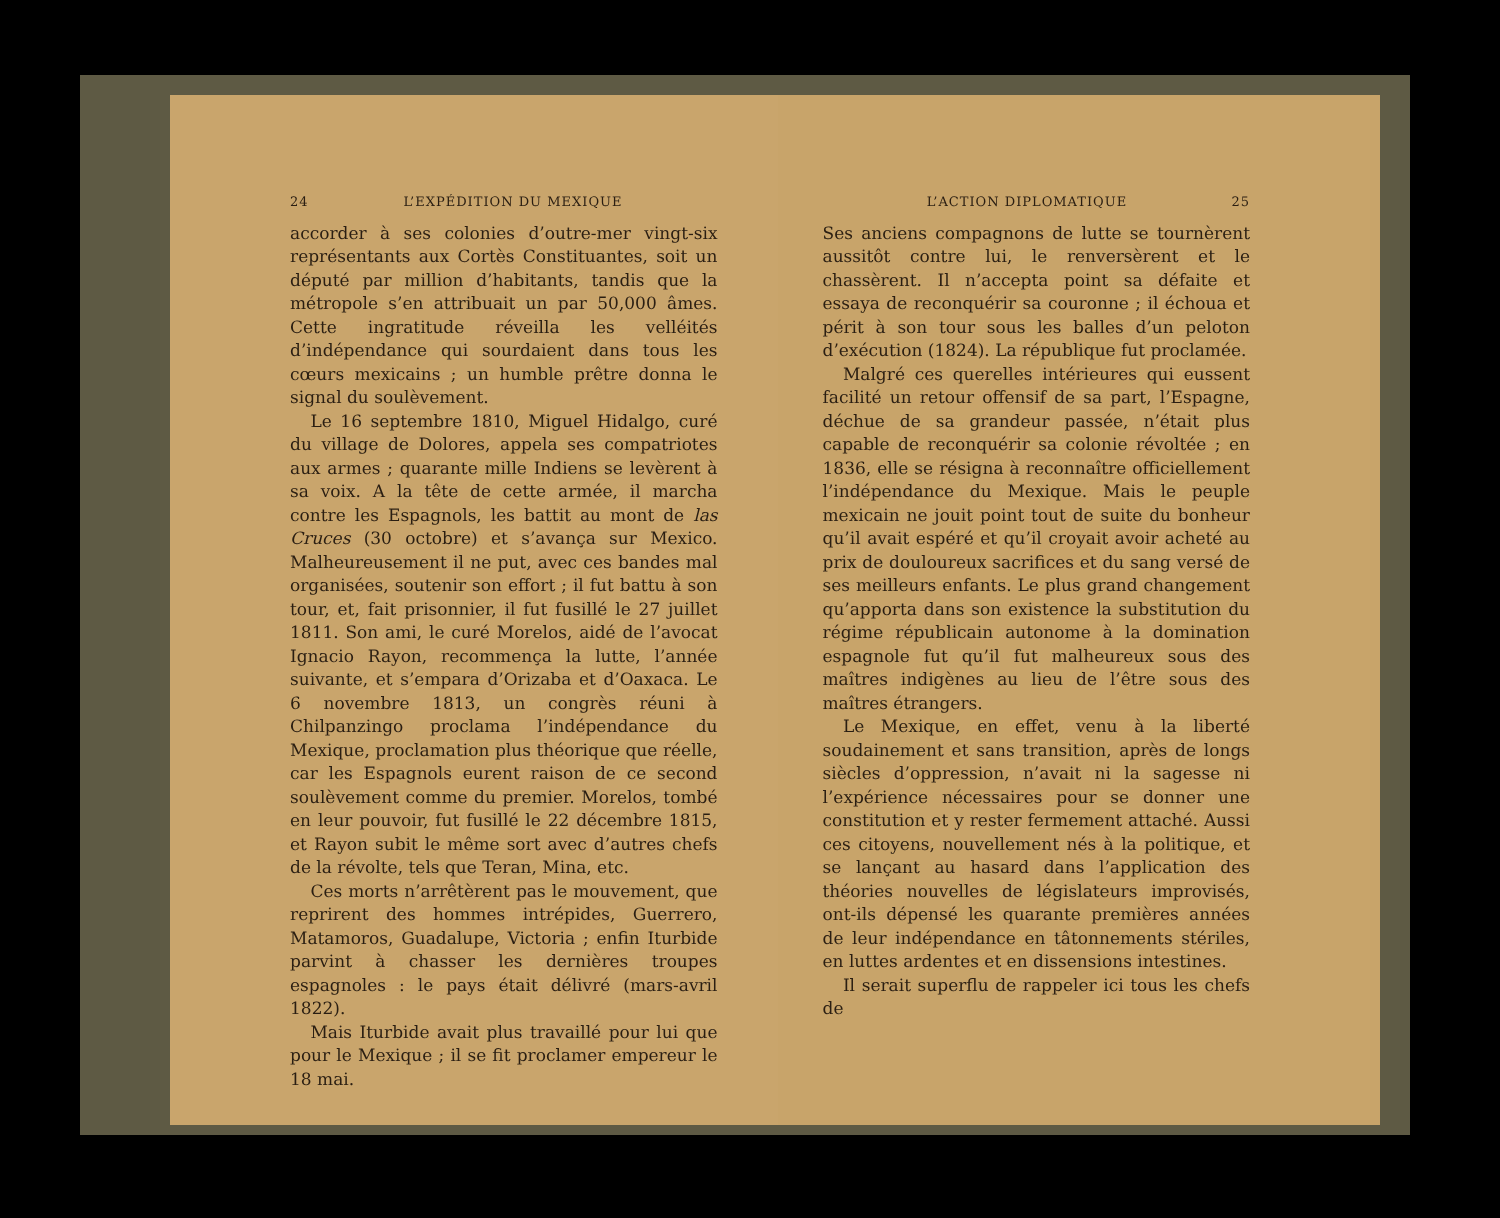24 L’EXPÉDITION DU MEXIQUE
accorder à ses colonies d’outre-mer vingt-six représentants aux Cortès Constituantes, soit un député par million d’habitants, tandis que la métropole s’en attribuait un par 50,000 âmes. Cette ingratitude réveilla les velléités d’indépendance qui sourdaient dans tous les cœurs mexicains ; un humble prêtre donna le signal du soulèvement.
Le 16 septembre 1810, Miguel Hidalgo, curé du village de Dolores, appela ses compatriotes aux armes ; quarante mille Indiens se levèrent à sa voix. A la tête de cette armée, il marcha contre les Espagnols, les battit au mont de las Cruces (30 octobre) et s’avança sur Mexico. Malheureusement il ne put, avec ces bandes mal organisées, soutenir son effort ; il fut battu à son tour, et, fait prisonnier, il fut fusillé le 27 juillet 1811. Son ami, le curé Morelos, aidé de l’avocat Ignacio Rayon, recommença la lutte, l’année suivante, et s’empara d’Orizaba et d’Oaxaca. Le 6 novembre 1813, un congrès réuni à Chilpanzingo proclama l’indépendance du Mexique, proclamation plus théorique que réelle, car les Espagnols eurent raison de ce second soulèvement comme du premier. Morelos, tombé en leur pouvoir, fut fusillé le 22 décembre 1815, et Rayon subit le même sort avec d’autres chefs de la révolte, tels que Teran, Mina, etc.
Ces morts n’arrêtèrent pas le mouvement, que reprirent des hommes intrépides, Guerrero, Matamoros, Guadalupe, Victoria ; enfin Iturbide parvint à chasser les dernières troupes espagnoles : le pays était délivré (mars-avril 1822).
Mais Iturbide avait plus travaillé pour lui que pour le Mexique ; il se fit proclamer empereur le 18 mai.
L’ACTION DIPLOMATIQUE 25
Ses anciens compagnons de lutte se tournèrent aussitôt contre lui, le renversèrent et le chassèrent. Il n’accepta point sa défaite et essaya de reconquérir sa couronne ; il échoua et périt à son tour sous les balles d’un peloton d’exécution (1824). La république fut proclamée.
Malgré ces querelles intérieures qui eussent facilité un retour offensif de sa part, l’Espagne, déchue de sa grandeur passée, n’était plus capable de reconquérir sa colonie révoltée ; en 1836, elle se résigna à reconnaître officiellement l’indépendance du Mexique. Mais le peuple mexicain ne jouit point tout de suite du bonheur qu’il avait espéré et qu’il croyait avoir acheté au prix de douloureux sacrifices et du sang versé de ses meilleurs enfants. Le plus grand changement qu’apporta dans son existence la substitution du régime républicain autonome à la domination espagnole fut qu’il fut malheureux sous des maîtres indigènes au lieu de l’être sous des maîtres étrangers.
Le Mexique, en effet, venu à la liberté soudainement et sans transition, après de longs siècles d’oppression, n’avait ni la sagesse ni l’expérience nécessaires pour se donner une constitution et y rester fermement attaché. Aussi ces citoyens, nouvellement nés à la politique, et se lançant au hasard dans l’application des théories nouvelles de législateurs improvisés, ont-ils dépensé les quarante premières années de leur indépendance en tâtonnements stériles, en luttes ardentes et en dissensions intestines.
Il serait superflu de rappeler ici tous les chefs de